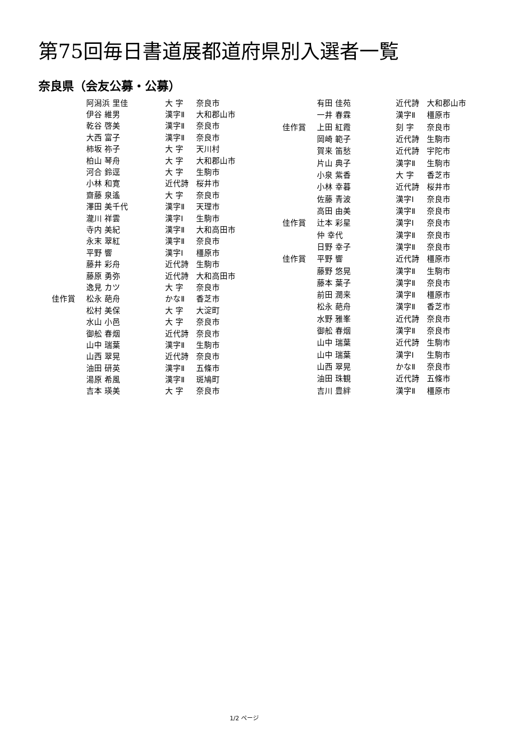第75回毎日書道展都道府県別入選者一覧
奈良県（会友公募・公募）
| | 阿潟浜 里佳 | 大 字 | 奈良市 |
| | 伊谷 維男 | 漢字Ⅱ | 大和郡山市 |
| | 乾谷 啓美 | 漢字Ⅱ | 奈良市 |
| | 大西 富子 | 漢字Ⅱ | 奈良市 |
| | 柿坂 祢子 | 大 字 | 天川村 |
| | 柏山 琴舟 | 大 字 | 大和郡山市 |
| | 河合 鈴逕 | 大 字 | 生駒市 |
| | 小林 和寛 | 近代詩 | 桜井市 |
| | 齋藤 泉遙 | 大 字 | 奈良市 |
| | 澤田 美千代 | 漢字Ⅱ | 天理市 |
| | 瀧川 祥雲 | 漢字Ⅰ | 生駒市 |
| | 寺内 美紀 | 漢字Ⅱ | 大和高田市 |
| | 永末 翠紅 | 漢字Ⅱ | 奈良市 |
| | 平野 響 | 漢字Ⅰ | 橿原市 |
| | 藤井 彩舟 | 近代詩 | 生駒市 |
| | 藤原 勇弥 | 近代詩 | 大和高田市 |
| | 逸見 カツ | 大 字 | 奈良市 |
| 佳作賞 | 松永 葩舟 | かなⅡ | 香芝市 |
| | 松村 美保 | 大 字 | 大淀町 |
| | 水山 小邑 | 大 字 | 奈良市 |
| | 御舩 春烟 | 近代詩 | 奈良市 |
| | 山中 瑞葉 | 漢字Ⅱ | 生駒市 |
| | 山西 翠晃 | 近代詩 | 奈良市 |
| | 油田 研英 | 漢字Ⅱ | 五條市 |
| | 湯原 希風 | 漢字Ⅱ | 斑鳩町 |
| | 吉本 瑛美 | 大 字 | 奈良市 |
| | 有田 佳苑 | 近代詩 | 大和郡山市 |
| | 一井 春霖 | 漢字Ⅱ | 橿原市 |
| 佳作賞 | 上田 紅霞 | 刻 字 | 奈良市 |
| | 岡崎 範子 | 近代詩 | 生駒市 |
| | 賀来 笛愁 | 近代詩 | 宇陀市 |
| | 片山 典子 | 漢字Ⅱ | 生駒市 |
| | 小泉 紫香 | 大 字 | 香芝市 |
| | 小林 幸暮 | 近代詩 | 桜井市 |
| | 佐藤 青波 | 漢字Ⅰ | 奈良市 |
| | 高田 由美 | 漢字Ⅱ | 奈良市 |
| 佳作賞 | 辻本 彩星 | 漢字Ⅰ | 奈良市 |
| | 仲 幸代 | 漢字Ⅱ | 奈良市 |
| | 日野 幸子 | 漢字Ⅱ | 奈良市 |
| 佳作賞 | 平野 響 | 近代詩 | 橿原市 |
| | 藤野 悠晃 | 漢字Ⅱ | 生駒市 |
| | 藤本 葉子 | 漢字Ⅱ | 奈良市 |
| | 前田 潤来 | 漢字Ⅱ | 橿原市 |
| | 松永 葩舟 | 漢字Ⅱ | 香芝市 |
| | 水野 雅峯 | 近代詩 | 奈良市 |
| | 御舩 春烟 | 漢字Ⅱ | 奈良市 |
| | 山中 瑞葉 | 近代詩 | 生駒市 |
| | 山中 瑞葉 | 漢字Ⅰ | 生駒市 |
| | 山西 翠晃 | かなⅡ | 奈良市 |
| | 油田 珠観 | 近代詩 | 五條市 |
| | 吉川 豊絆 | 漢字Ⅱ | 橿原市 |
1/2 ページ